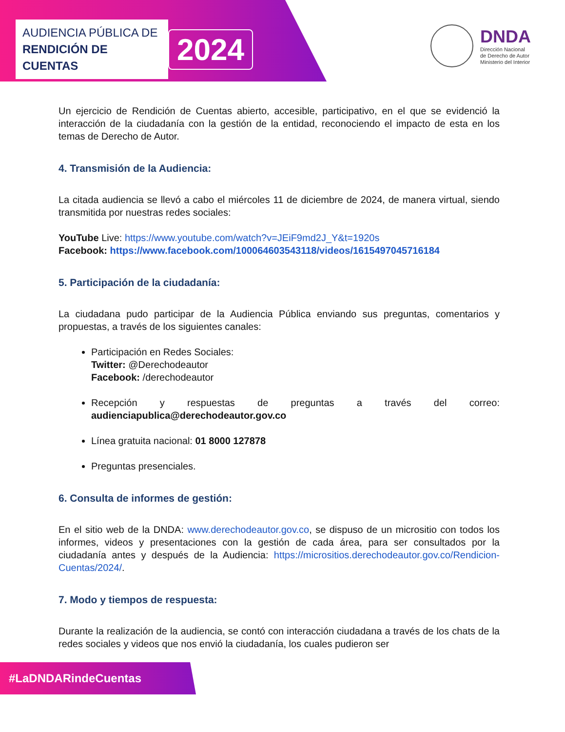AUDIENCIA PÚBLICA DE
RENDICIÓN DE CUENTAS
2024
DNDA
Dirección Nacional
de Derecho de Autor
Ministerio del Interior
Un ejercicio de Rendición de Cuentas abierto, accesible, participativo, en el que se evidenció la interacción de la ciudadanía con la gestión de la entidad, reconociendo el impacto de esta en los temas de Derecho de Autor.
4. Transmisión de la Audiencia:
La citada audiencia se llevó a cabo el miércoles 11 de diciembre de 2024, de manera virtual, siendo transmitida por nuestras redes sociales:
YouTube Live: https://www.youtube.com/watch?v=JEiF9md2J_Y&t=1920s
Facebook: https://www.facebook.com/100064603543118/videos/1615497045716184
5. Participación de la ciudadanía:
La ciudadana pudo participar de la Audiencia Pública enviando sus preguntas, comentarios y propuestas, a través de los siguientes canales:
Participación en Redes Sociales:
Twitter: @Derechodeautor
Facebook: /derechodeautor
Recepción y respuestas de preguntas a través del correo: audienciapublica@derechodeautor.gov.co
Línea gratuita nacional: 01 8000 127878
Preguntas presenciales.
6. Consulta de informes de gestión:
En el sitio web de la DNDA: www.derechodeautor.gov.co, se dispuso de un micrositio con todos los informes, videos y presentaciones con la gestión de cada área, para ser consultados por la ciudadanía antes y después de la Audiencia: https://micrositios.derechodeautor.gov.co/Rendicion-Cuentas/2024/.
7. Modo y tiempos de respuesta:
Durante la realización de la audiencia, se contó con interacción ciudadana a través de los chats de la redes sociales y videos que nos envió la ciudadanía, los cuales pudieron ser
#LaDNDARindeCuentas